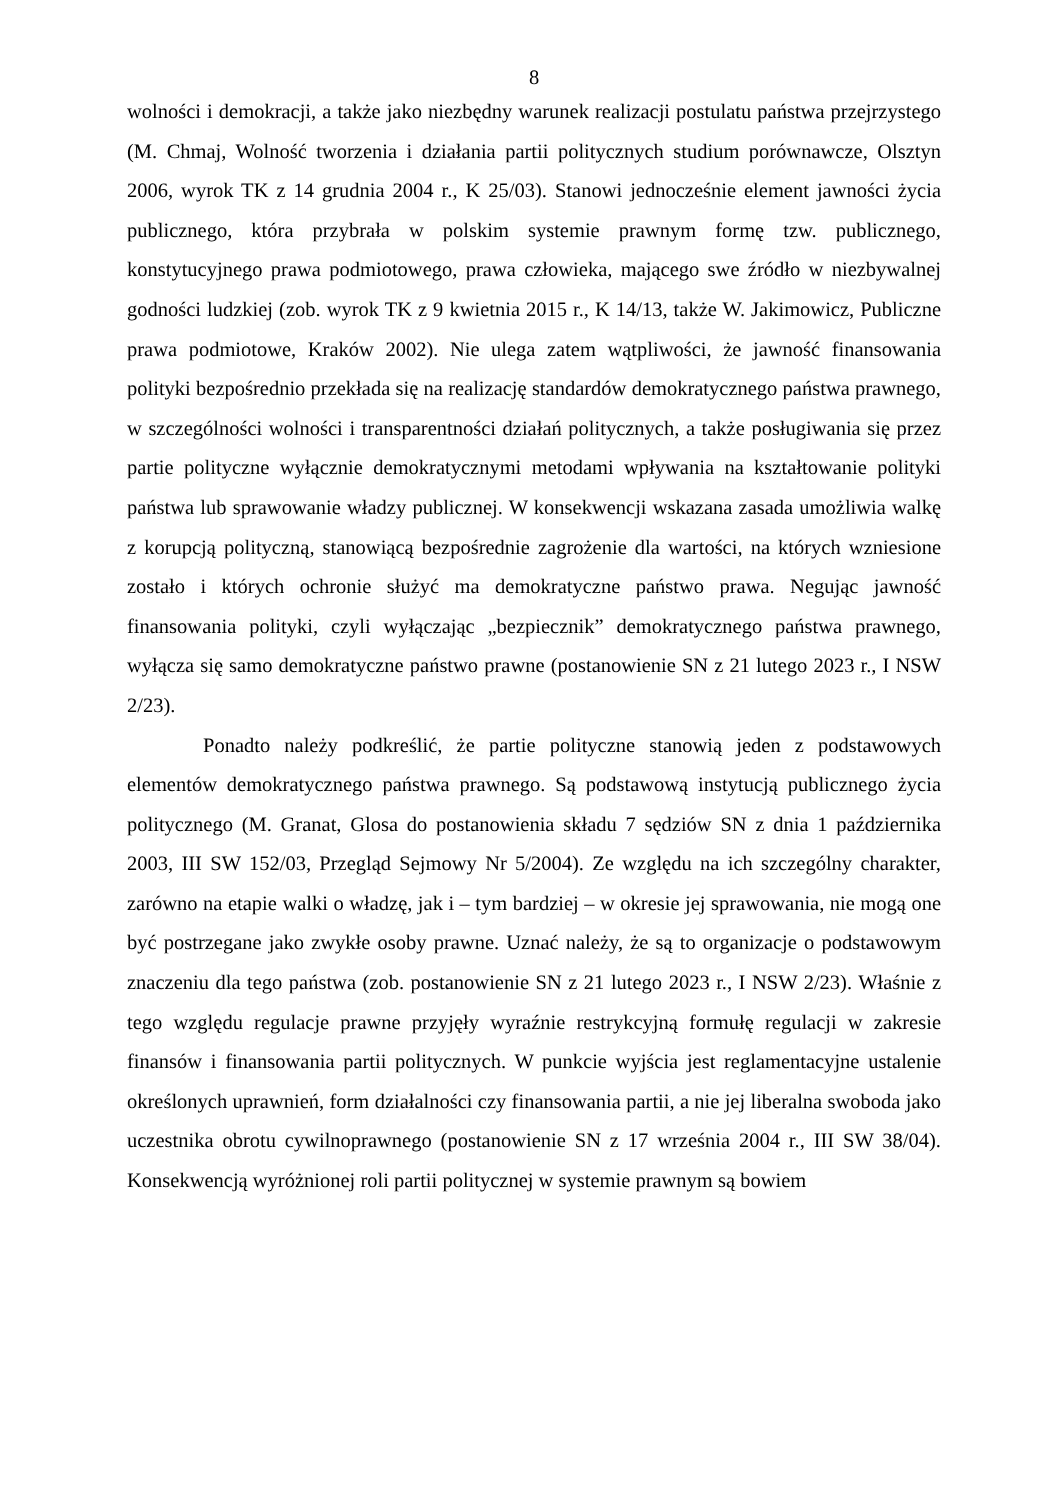8
wolności i demokracji, a także jako niezbędny warunek realizacji postulatu państwa przejrzystego (M. Chmaj, Wolność tworzenia i działania partii politycznych studium porównawcze, Olsztyn 2006, wyrok TK z 14 grudnia 2004 r., K 25/03). Stanowi jednocześnie element jawności życia publicznego, która przybrała w polskim systemie prawnym formę tzw. publicznego, konstytucyjnego prawa podmiotowego, prawa człowieka, mającego swe źródło w niezbywalnej godności ludzkiej (zob. wyrok TK z 9 kwietnia 2015 r., K 14/13, także W. Jakimowicz, Publiczne prawa podmiotowe, Kraków 2002). Nie ulega zatem wątpliwości, że jawność finansowania polityki bezpośrednio przekłada się na realizację standardów demokratycznego państwa prawnego, w szczególności wolności i transparentności działań politycznych, a także posługiwania się przez partie polityczne wyłącznie demokratycznymi metodami wpływania na kształtowanie polityki państwa lub sprawowanie władzy publicznej. W konsekwencji wskazana zasada umożliwia walkę z korupcją polityczną, stanowiącą bezpośrednie zagrożenie dla wartości, na których wzniesione zostało i których ochronie służyć ma demokratyczne państwo prawa. Negując jawność finansowania polityki, czyli wyłączając „bezpiecznik” demokratycznego państwa prawnego, wyłącza się samo demokratyczne państwo prawne (postanowienie SN z 21 lutego 2023 r., I NSW 2/23).
Ponadto należy podkreślić, że partie polityczne stanowią jeden z podstawowych elementów demokratycznego państwa prawnego. Są podstawową instytucją publicznego życia politycznego (M. Granat, Glosa do postanowienia składu 7 sędziów SN z dnia 1 października 2003, III SW 152/03, Przegląd Sejmowy Nr 5/2004). Ze względu na ich szczególny charakter, zarówno na etapie walki o władzę, jak i – tym bardziej – w okresie jej sprawowania, nie mogą one być postrzegane jako zwykłe osoby prawne. Uznać należy, że są to organizacje o podstawowym znaczeniu dla tego państwa (zob. postanowienie SN z 21 lutego 2023 r., I NSW 2/23). Właśnie z tego względu regulacje prawne przyjęły wyraźnie restrykcyjną formułę regulacji w zakresie finansów i finansowania partii politycznych. W punkcie wyjścia jest reglamentacyjne ustalenie określonych uprawnień, form działalności czy finansowania partii, a nie jej liberalna swoboda jako uczestnika obrotu cywilnoprawnego (postanowienie SN z 17 września 2004 r., III SW 38/04). Konsekwencją wyróżnionej roli partii politycznej w systemie prawnym są bowiem